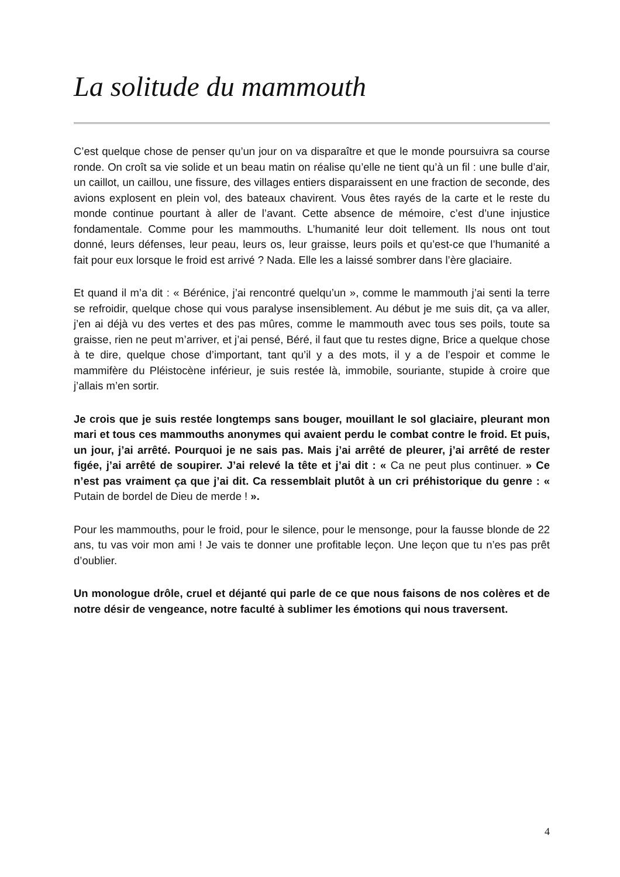La solitude du mammouth
C’est quelque chose de penser qu’un jour on va disparaître et que le monde poursuivra sa course ronde. On croît sa vie solide et un beau matin on réalise qu’elle ne tient qu’à un fil : une bulle d’air, un caillot, un caillou, une fissure, des villages entiers disparaissent en une fraction de seconde, des avions explosent en plein vol, des bateaux chavirent. Vous êtes rayés de la carte et le reste du monde continue pourtant à aller de l’avant. Cette absence de mémoire, c’est d’une injustice fondamentale. Comme pour les mammouths. L’humanité leur doit tellement. Ils nous ont tout donné, leurs défenses, leur peau, leurs os, leur graisse, leurs poils et qu’est-ce que l’humanité a fait pour eux lorsque le froid est arrivé ? Nada. Elle les a laissé sombrer dans l’ère glaciaire.
Et quand il m’a dit : « Bérénice, j’ai rencontré quelqu’un », comme le mammouth j’ai senti la terre se refroidir, quelque chose qui vous paralyse insensiblement. Au début je me suis dit, ça va aller, j’en ai déjà vu des vertes et des pas mûres, comme le mammouth avec tous ses poils, toute sa graisse, rien ne peut m’arriver, et j’ai pensé, Béré, il faut que tu restes digne, Brice a quelque chose à te dire, quelque chose d’important, tant qu’il y a des mots, il y a de l’espoir et comme le mammifère du Pléistocène inférieur, je suis restée là, immobile, souriante, stupide à croire que j’allais m’en sortir.
Je crois que je suis restée longtemps sans bouger, mouillant le sol glaciaire, pleurant mon mari et tous ces mammouths anonymes qui avaient perdu le combat contre le froid. Et puis, un jour, j’ai arrêté. Pourquoi je ne sais pas. Mais j’ai arrêté de pleurer, j’ai arrêté de rester figée, j’ai arrêté de soupirer. J’ai relevé la tête et j’ai dit : « Ca ne peut plus continuer. » Ce n’est pas vraiment ça que j’ai dit. Ca ressemblait plutôt à un cri préhistorique du genre : « Putain de bordel de Dieu de merde ! ».
Pour les mammouths, pour le froid, pour le silence, pour le mensonge, pour la fausse blonde de 22 ans, tu vas voir mon ami ! Je vais te donner une profitable leçon. Une leçon que tu n’es pas prêt d’oublier.
Un monologue drôle, cruel et déjanté qui parle de ce que nous faisons de nos colères et de notre désir de vengeance, notre faculté à sublimer les émotions qui nous traversent.
4